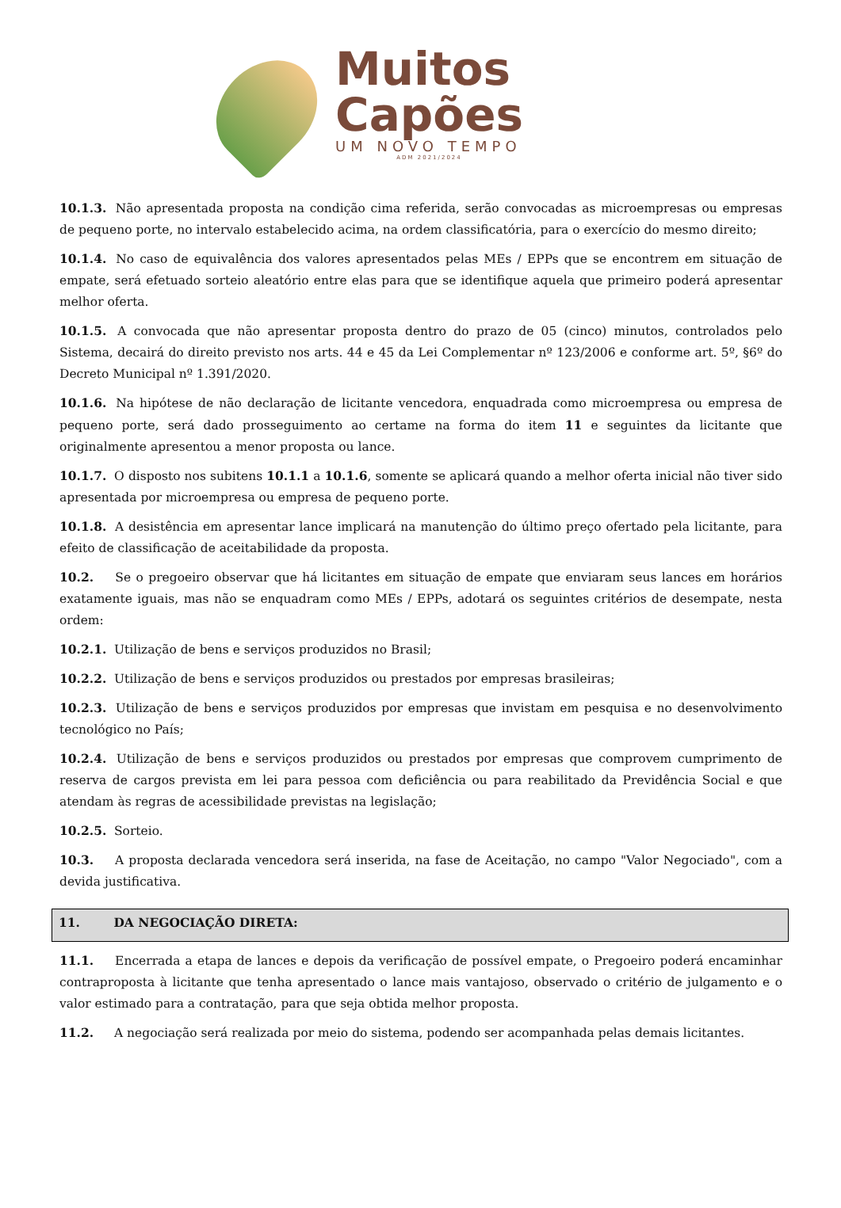Muitos
Capões
UM NOVO TEMPO
ADM 2021/2024
10.1.3. Não apresentada proposta na condição cima referida, serão convocadas as microempresas ou empresas de pequeno porte, no intervalo estabelecido acima, na ordem classificatória, para o exercício do mesmo direito;
10.1.4. No caso de equivalência dos valores apresentados pelas MEs / EPPs que se encontrem em situação de empate, será efetuado sorteio aleatório entre elas para que se identifique aquela que primeiro poderá apresentar melhor oferta.
10.1.5. A convocada que não apresentar proposta dentro do prazo de 05 (cinco) minutos, controlados pelo Sistema, decairá do direito previsto nos arts. 44 e 45 da Lei Complementar nº 123/2006 e conforme art. 5º, §6º do Decreto Municipal nº 1.391/2020.
10.1.6. Na hipótese de não declaração de licitante vencedora, enquadrada como microempresa ou empresa de pequeno porte, será dado prosseguimento ao certame na forma do item 11 e seguintes da licitante que originalmente apresentou a menor proposta ou lance.
10.1.7. O disposto nos subitens 10.1.1 a 10.1.6, somente se aplicará quando a melhor oferta inicial não tiver sido apresentada por microempresa ou empresa de pequeno porte.
10.1.8. A desistência em apresentar lance implicará na manutenção do último preço ofertado pela licitante, para efeito de classificação de aceitabilidade da proposta.
10.2. Se o pregoeiro observar que há licitantes em situação de empate que enviaram seus lances em horários exatamente iguais, mas não se enquadram como MEs / EPPs, adotará os seguintes critérios de desempate, nesta ordem:
10.2.1. Utilização de bens e serviços produzidos no Brasil;
10.2.2. Utilização de bens e serviços produzidos ou prestados por empresas brasileiras;
10.2.3. Utilização de bens e serviços produzidos por empresas que invistam em pesquisa e no desenvolvimento tecnológico no País;
10.2.4. Utilização de bens e serviços produzidos ou prestados por empresas que comprovem cumprimento de reserva de cargos prevista em lei para pessoa com deficiência ou para reabilitado da Previdência Social e que atendam às regras de acessibilidade previstas na legislação;
10.2.5. Sorteio.
10.3. A proposta declarada vencedora será inserida, na fase de Aceitação, no campo "Valor Negociado", com a devida justificativa.
11. DA NEGOCIAÇÃO DIRETA:
11.1. Encerrada a etapa de lances e depois da verificação de possível empate, o Pregoeiro poderá encaminhar contraproposta à licitante que tenha apresentado o lance mais vantajoso, observado o critério de julgamento e o valor estimado para a contratação, para que seja obtida melhor proposta.
11.2. A negociação será realizada por meio do sistema, podendo ser acompanhada pelas demais licitantes.